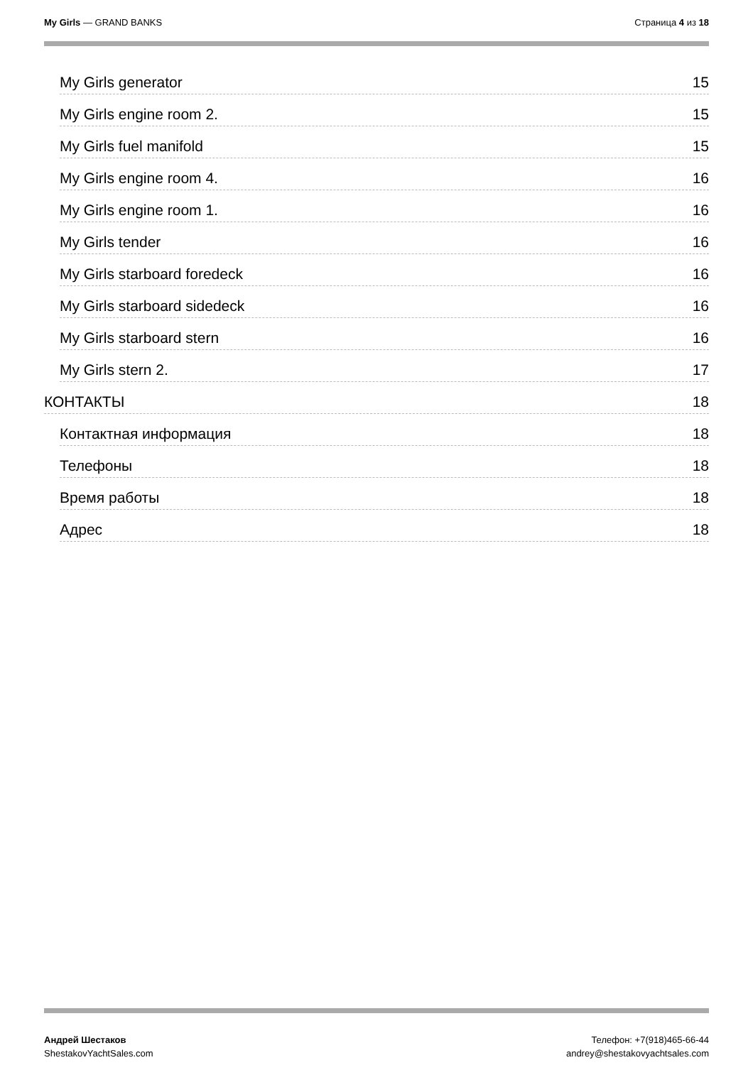My Girls — GRAND BANKS Страница 4 из 18
My Girls generator 15
My Girls engine room 2. 15
My Girls fuel manifold 15
My Girls engine room 4. 16
My Girls engine room 1. 16
My Girls tender 16
My Girls starboard foredeck 16
My Girls starboard sidedeck 16
My Girls starboard stern 16
My Girls stern 2. 17
КОНТАКТЫ 18
Контактная информация 18
Телефоны 18
Время работы 18
Адрес 18
Андрей Шестаков
ShestakovYachtSales.com
Телефон: +7(918)465-66-44
andrey@shestakovyachtsales.com